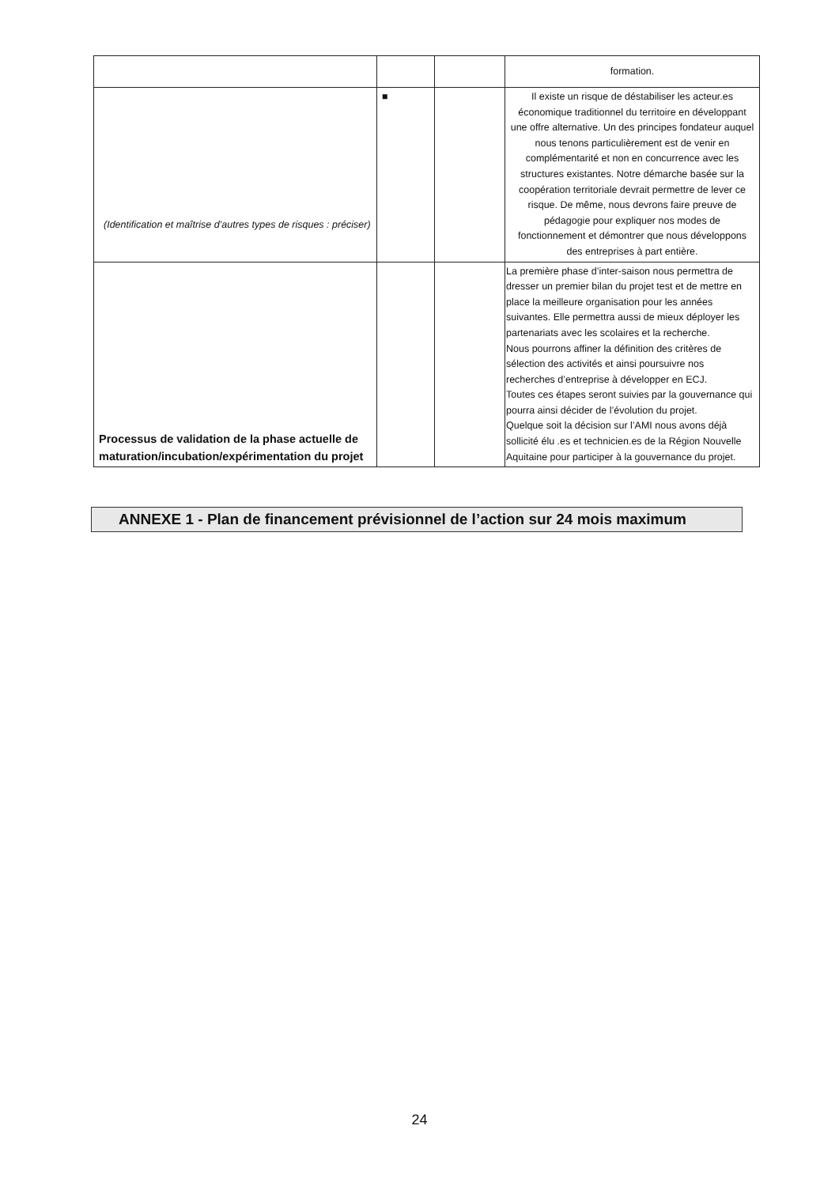| | | | formation. |
| (Identification et maîtrise d’autres types de risques : préciser) | ■ | | Il existe un risque de déstabiliser les acteur.es économique traditionnel du territoire en développant une offre alternative. Un des principes fondateur auquel nous tenons particulièrement est de venir en complémentarité et non en concurrence avec les structures existantes. Notre démarche basée sur la coopération territoriale devrait permettre de lever ce risque. De même, nous devrons faire preuve de pédagogie pour expliquer nos modes de fonctionnement et démontrer que nous développons des entreprises à part entière. |
| Processus de validation de la phase actuelle de maturation/incubation/expérimentation du projet | | | La première phase d’inter-saison nous permettra de dresser un premier bilan du projet test et de mettre en place la meilleure organisation pour les années suivantes. Elle permettra aussi de mieux déployer les partenariats avec les scolaires et la recherche. Nous pourrons affiner la définition des critères de sélection des activités et ainsi poursuivre nos recherches d’entreprise à développer en ECJ. Toutes ces étapes seront suivies par la gouvernance qui pourra ainsi décider de l’évolution du projet. Quelque soit la décision sur l’AMI nous avons déjà sollicité élu .es et technicien.es de la Région Nouvelle Aquitaine pour participer à la gouvernance du projet. |
ANNEXE 1 - Plan de financement prévisionnel de l’action sur 24 mois maximum
24